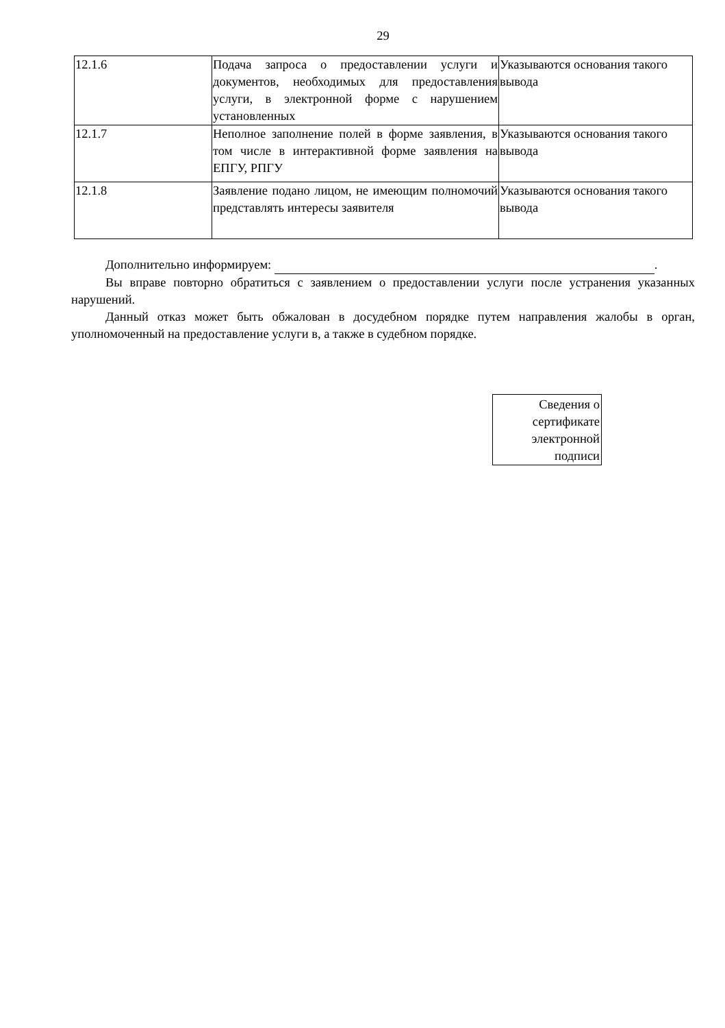29
| 12.1.6 | Подача запроса о предоставлении услуги и документов, необходимых для предоставления услуги, в электронной форме с нарушением установленных | Указываются основания такого вывода |
| 12.1.7 | Неполное заполнение полей в форме заявления, в том числе в интерактивной форме заявления на ЕПГУ, РПГУ | Указываются основания такого вывода |
| 12.1.8 | Заявление подано лицом, не имеющим полномочий представлять интересы заявителя | Указываются основания такого вывода |
Дополнительно информируем: .
Вы вправе повторно обратиться с заявлением о предоставлении услуги после устранения указанных нарушений.
Данный отказ может быть обжалован в досудебном порядке путем направления жалобы в орган, уполномоченный на предоставление услуги в, а также в судебном порядке.
Сведения о
сертификате
электронной
подписи